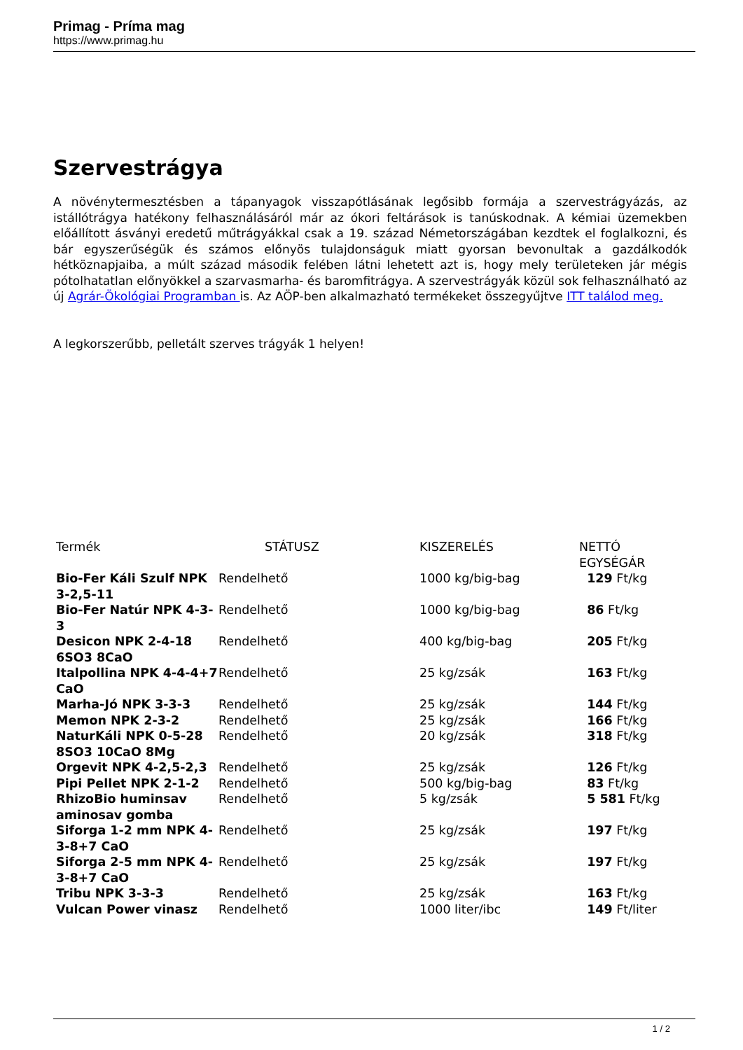Primag - Príma mag
https://www.primag.hu
Szervestrágya
A növénytermesztésben a tápanyagok visszapótlásának legősibb formája a szervestrágyázás, az istállótrágya hatékony felhasználásáról már az ókori feltárások is tanúskodnak. A kémiai üzemekben előállított ásványi eredetű műtrágyákkal csak a 19. század Németországában kezdtek el foglalkozni, és bár egyszerűségük és számos előnyös tulajdonságuk miatt gyorsan bevonultak a gazdálkodók hétköznapjaiba, a múlt század második felében látni lehetett azt is, hogy mely területeken jár mégis pótolhatatlan előnyökkel a szarvasmarha- és baromfitrágya. A szervestrágyák közül sok felhasználható az új Agrár-Ökológiai Programban is. Az AÖP-ben alkalmazható termékeket összegyűjtve ITT találod meg.
A legkorszerűbb, pelletált szerves trágyák 1 helyen!
| Termék | STÁTUSZ | KISZERELÉS | NETTÓ EGYSÉGÁR |
| --- | --- | --- | --- |
| Bio-Fer Káli Szulf NPK 3-2,5-11 | Rendelhető | 1000 kg/big-bag | 129 Ft/kg |
| Bio-Fer Natúr NPK 4-3-3 | Rendelhető | 1000 kg/big-bag | 86 Ft/kg |
| Desicon NPK 2-4-18 6SO3 8CaO | Rendelhető | 400 kg/big-bag | 205 Ft/kg |
| Italpollina NPK 4-4-4+7 CaO | Rendelhető | 25 kg/zsák | 163 Ft/kg |
| Marha-Jó NPK 3-3-3 | Rendelhető | 25 kg/zsák | 144 Ft/kg |
| Memon NPK 2-3-2 | Rendelhető | 25 kg/zsák | 166 Ft/kg |
| NaturKáli NPK 0-5-28 8SO3 10CaO 8Mg | Rendelhető | 20 kg/zsák | 318 Ft/kg |
| Orgevit NPK 4-2,5-2,3 | Rendelhető | 25 kg/zsák | 126 Ft/kg |
| Pipi Pellet NPK 2-1-2 | Rendelhető | 500 kg/big-bag | 83 Ft/kg |
| RhizoBio huminsav aminosav gomba | Rendelhető | 5 kg/zsák | 5 581 Ft/kg |
| Siforga 1-2 mm NPK 4-3-8+7 CaO | Rendelhető | 25 kg/zsák | 197 Ft/kg |
| Siforga 2-5 mm NPK 4-3-8+7 CaO | Rendelhető | 25 kg/zsák | 197 Ft/kg |
| Tribu NPK 3-3-3 | Rendelhető | 25 kg/zsák | 163 Ft/kg |
| Vulcan Power vinasz | Rendelhető | 1000 liter/ibc | 149 Ft/liter |
1 / 2